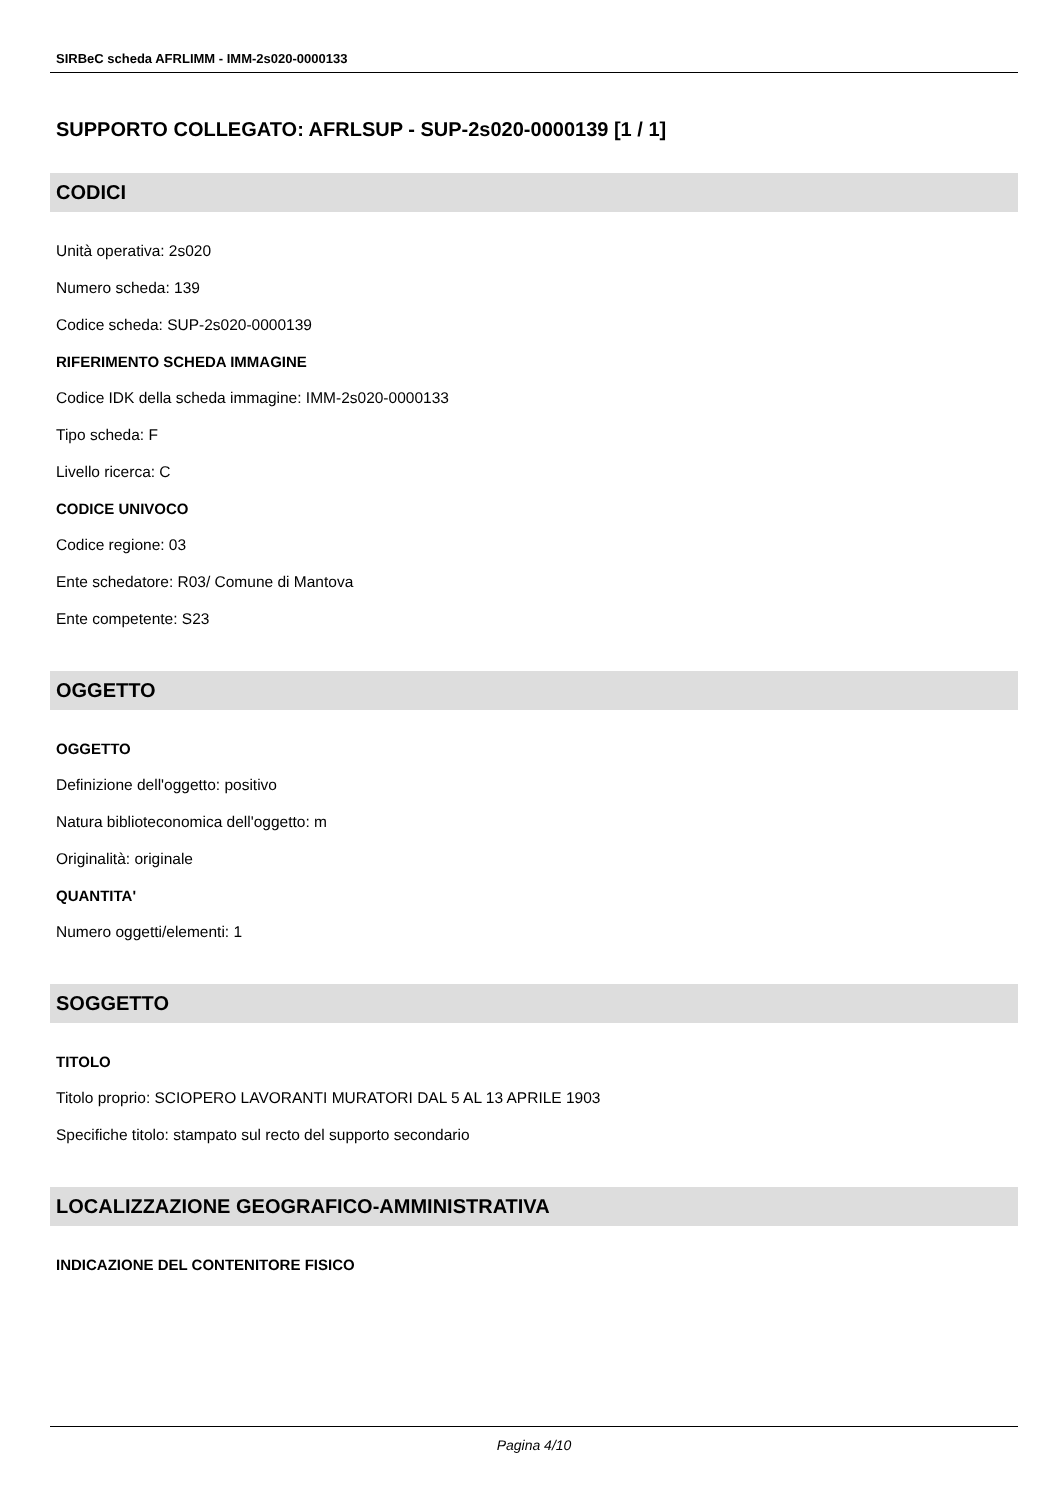SIRBeC scheda AFRLIMM - IMM-2s020-0000133
SUPPORTO COLLEGATO: AFRLSUP - SUP-2s020-0000139 [1 / 1]
CODICI
Unità operativa: 2s020
Numero scheda: 139
Codice scheda: SUP-2s020-0000139
RIFERIMENTO SCHEDA IMMAGINE
Codice IDK della scheda immagine: IMM-2s020-0000133
Tipo scheda: F
Livello ricerca: C
CODICE UNIVOCO
Codice regione: 03
Ente schedatore: R03/ Comune di Mantova
Ente competente: S23
OGGETTO
OGGETTO
Definizione dell'oggetto: positivo
Natura biblioteconomica dell'oggetto: m
Originalità: originale
QUANTITA'
Numero oggetti/elementi: 1
SOGGETTO
TITOLO
Titolo proprio: SCIOPERO LAVORANTI MURATORI DAL 5 AL 13 APRILE 1903
Specifiche titolo: stampato sul recto del supporto secondario
LOCALIZZAZIONE GEOGRAFICO-AMMINISTRATIVA
INDICAZIONE DEL CONTENITORE FISICO
Pagina 4/10